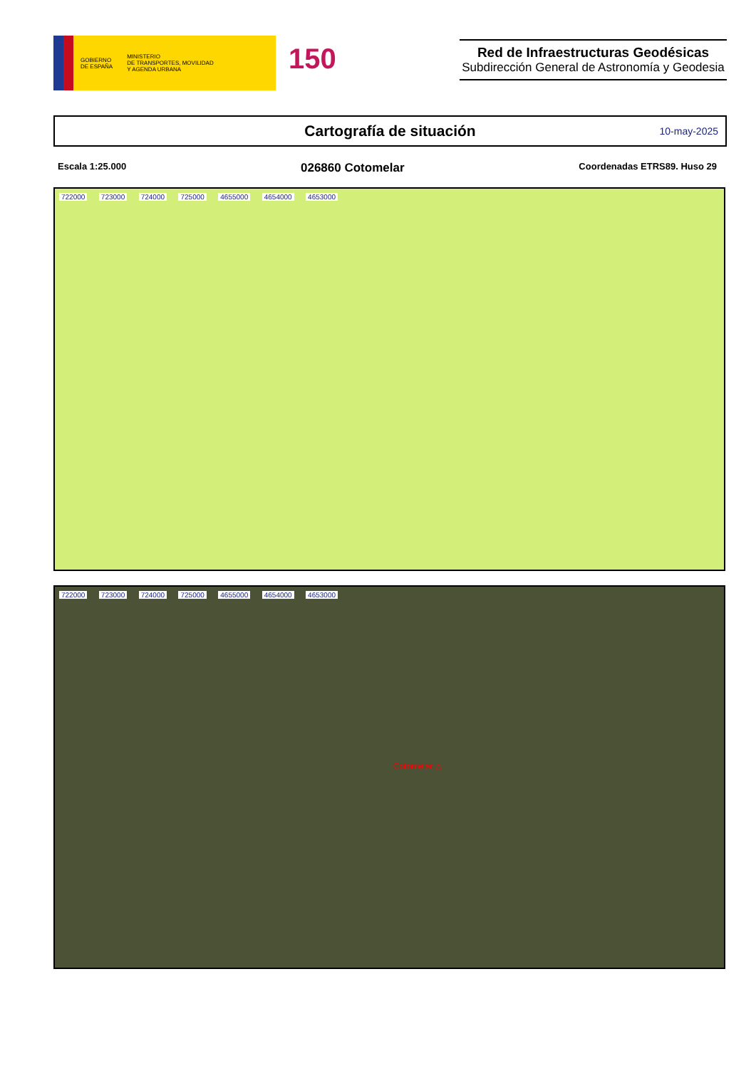GOBIERNO
DE ESPAÑA
MINISTERIO
DE TRANSPORTES, MOVILIDAD
Y AGENDA URBANA
150
Red de Infraestructuras Geodésicas
Subdirección General de Astronomía y Geodesia
Cartografía de situación
10-may-2025
Escala 1:25.000 026860 Cotomelar Coordenadas ETRS89. Huso 29
722000 723000 724000 725000 4655000 4654000 4653000
722000 723000 724000 725000 4655000 4654000 4653000
Cotomelar △